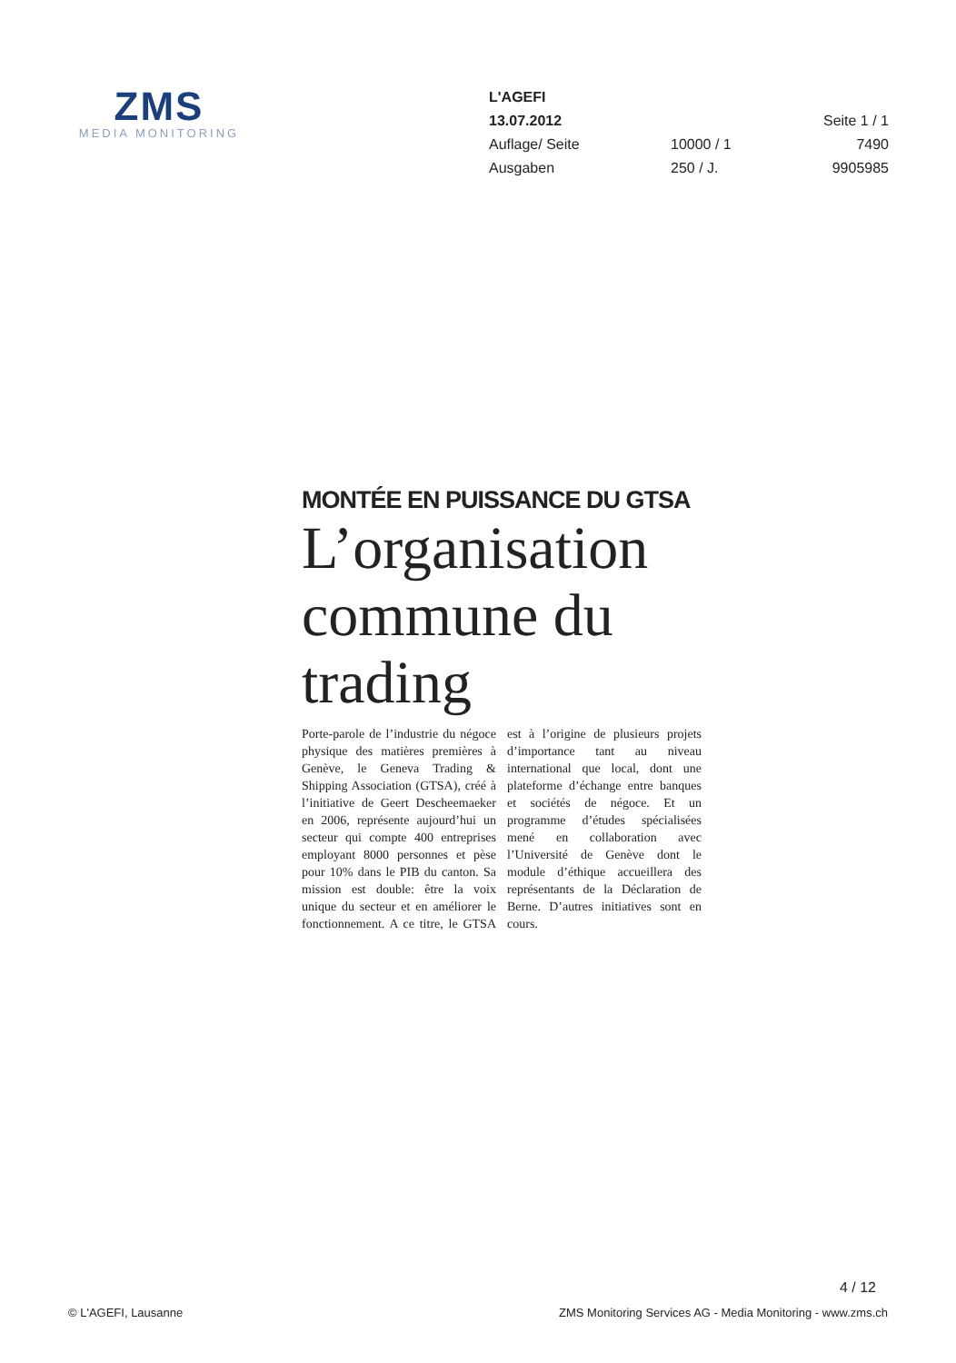ZMS
MEDIA MONITORING
| L'AGEFI | | |
| 13.07.2012 | | Seite 1 / 1 |
| Auflage/ Seite | 10000 / 1 | 7490 |
| Ausgaben | 250 / J. | 9905985 |
MONTÉE EN PUISSANCE DU GTSA
L’organisation commune du trading
Porte-parole de l’industrie du négoce physique des matières premières à Genève, le Geneva Trading & Shipping Association (GTSA), créé à l’initiative de Geert Descheemaeker en 2006, représente aujourd’hui un secteur qui compte 400 entreprises employant 8000 personnes et pèse pour 10% dans le PIB du canton. Sa mission est double: être la voix unique du secteur et en améliorer le fonctionnement. A ce titre, le GTSA est à l’origine de plusieurs projets d’importance tant au niveau international que local, dont une plateforme d’échange entre banques et sociétés de négoce. Et un programme d’études spécialisées mené en collaboration avec l’Université de Genève dont le module d’éthique accueillera des représentants de la Déclaration de Berne. D’autres initiatives sont en cours.
4 / 12
© L'AGEFI, Lausanne ZMS Monitoring Services AG - Media Monitoring - www.zms.ch